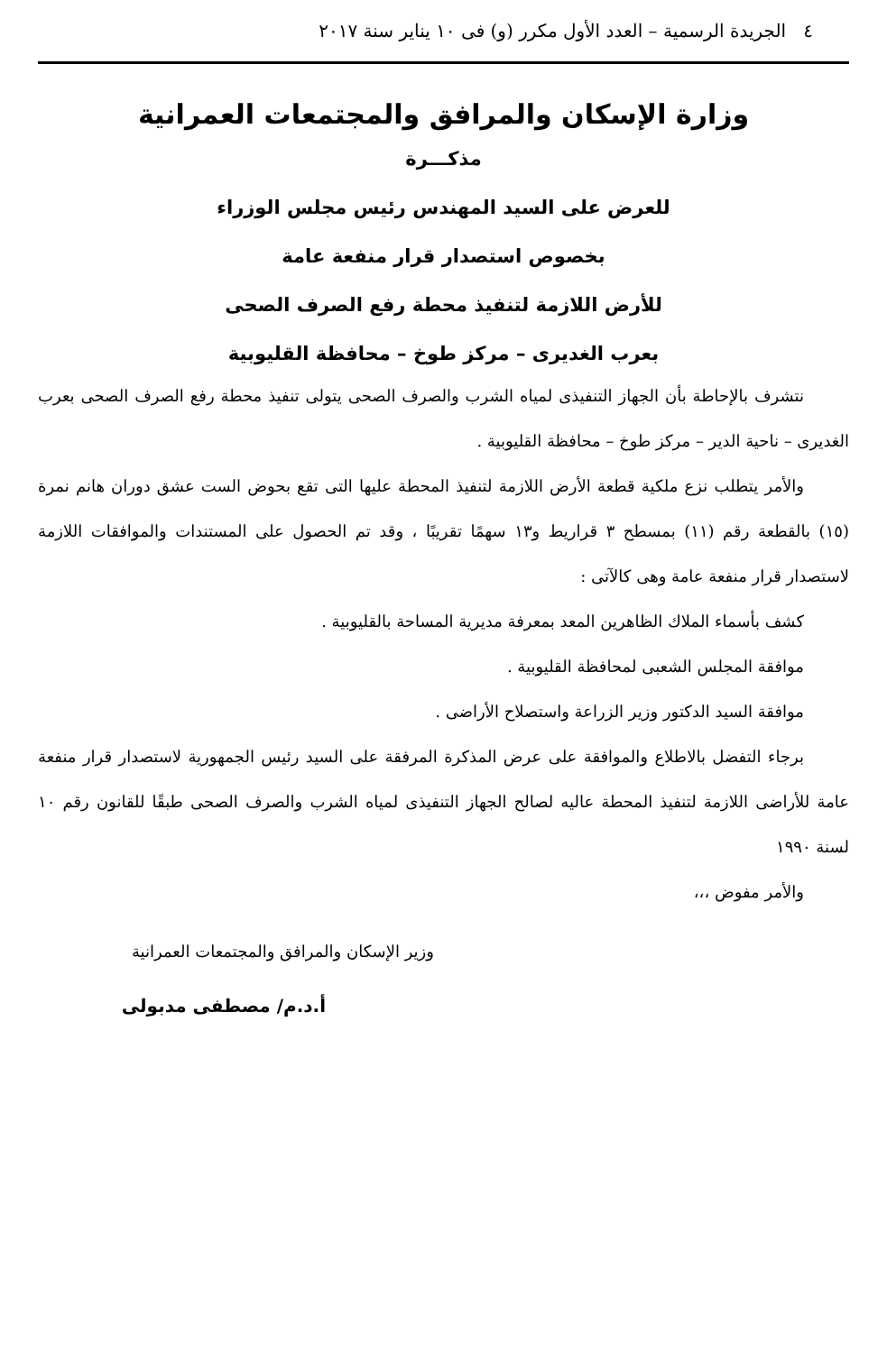٤ الجريدة الرسمية – العدد الأول مكرر (و) فى ١٠ يناير سنة ٢٠١٧
وزارة الإسكان والمرافق والمجتمعات العمرانية
مذكـــرة
للعرض على السيد المهندس رئيس مجلس الوزراء
بخصوص استصدار قرار منفعة عامة
للأرض اللازمة لتنفيذ محطة رفع الصرف الصحى
بعرب الغديرى – مركز طوخ – محافظة القليوبية
نتشرف بالإحاطة بأن الجهاز التنفيذى لمياه الشرب والصرف الصحى يتولى تنفيذ محطة رفع الصرف الصحى بعرب الغديرى – ناحية الدير – مركز طوخ – محافظة القليوبية .
والأمر يتطلب نزع ملكية قطعة الأرض اللازمة لتنفيذ المحطة عليها التى تقع بحوض الست عشق دوران هانم نمرة (١٥) بالقطعة رقم (١١) بمسطح ٣ قراريط و١٣ سهمًا تقريبًا ، وقد تم الحصول على المستندات والموافقات اللازمة لاستصدار قرار منفعة عامة وهى كالآتى :
كشف بأسماء الملاك الظاهرين المعد بمعرفة مديرية المساحة بالقليوبية .
موافقة المجلس الشعبى لمحافظة القليوبية .
موافقة السيد الدكتور وزير الزراعة واستصلاح الأراضى .
برجاء التفضل بالاطلاع والموافقة على عرض المذكرة المرفقة على السيد رئيس الجمهورية لاستصدار قرار منفعة عامة للأراضى اللازمة لتنفيذ المحطة عاليه لصالح الجهاز التنفيذى لمياه الشرب والصرف الصحى طبقًا للقانون رقم ١٠ لسنة ١٩٩٠
والأمر مفوض ،،،
وزير الإسكان والمرافق والمجتمعات العمرانية
أ.د.م/ مصطفى مدبولى